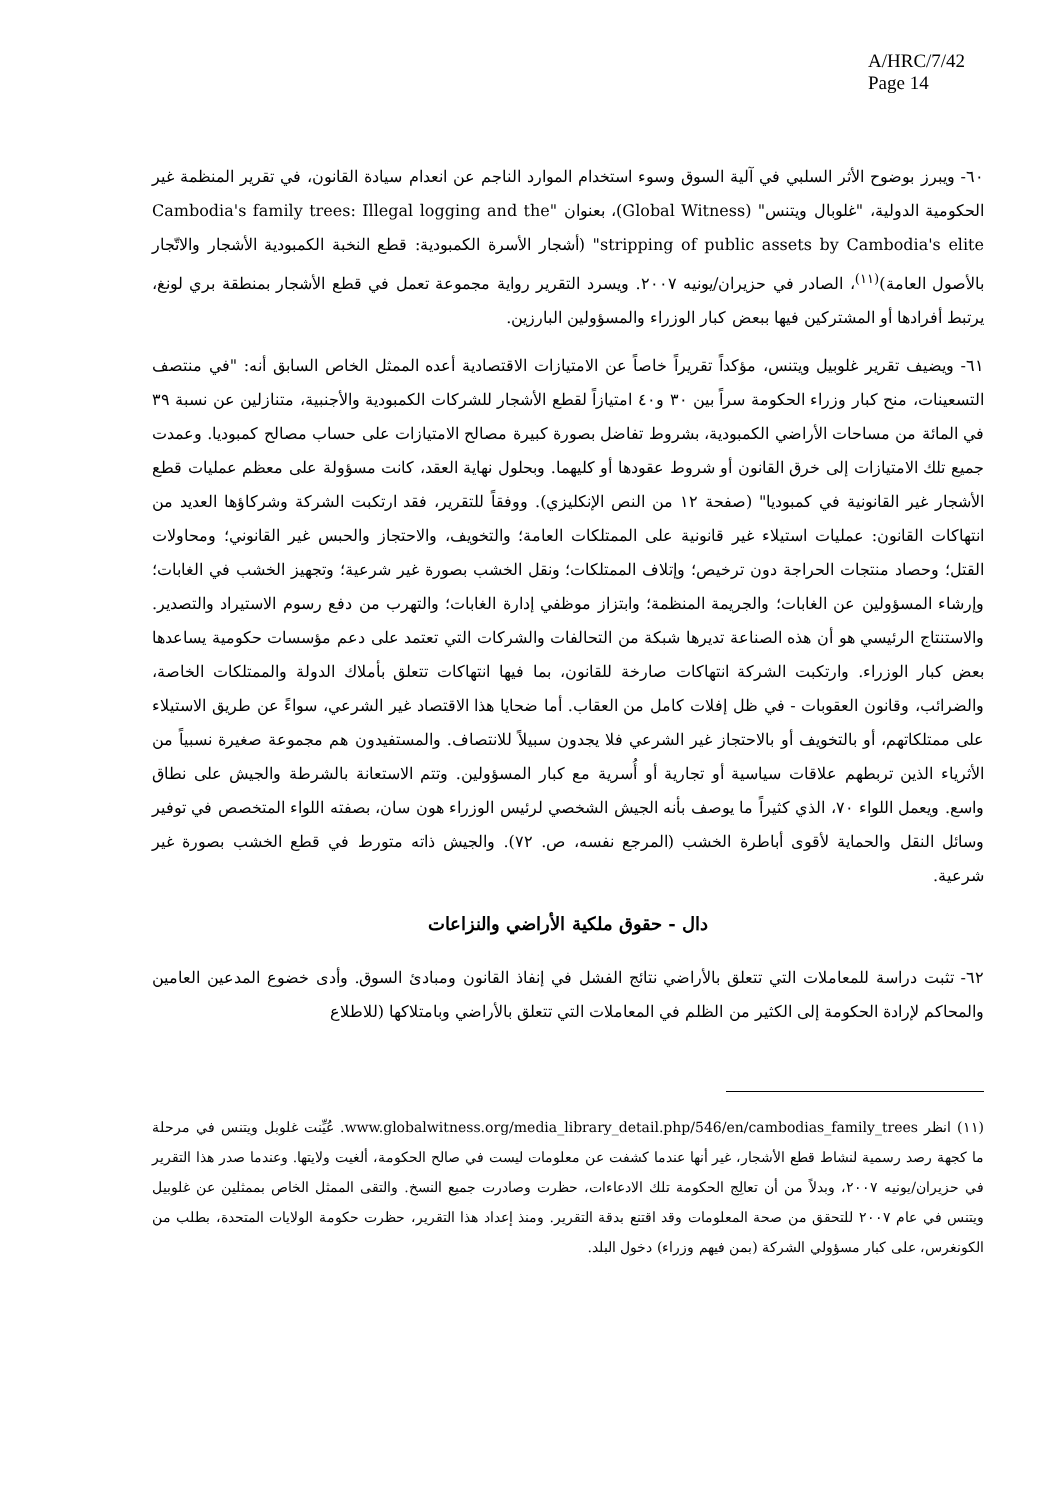A/HRC/7/42
Page 14
٦٠- ويبرز بوضوح الأثر السلبي في آلية السوق وسوء استخدام الموارد الناجم عن انعدام سيادة القانون، في تقرير المنظمة غير الحكومية الدولية، "غلوبال ويتنس" (Global Witness)، بعنوان "Cambodia's family trees: Illegal logging and the stripping of public assets by Cambodia's elite" (أشجار الأسرة الكمبودية: قطع النخبة الكمبودية الأشجار والاتّجار بالأصول العامة)<sup>(١١)</sup>، الصادر في حزيران/يونيه ٢٠٠٧. ويسرد التقرير رواية مجموعة تعمل في قطع الأشجار بمنطقة بري لونغ، يرتبط أفرادها أو المشتركين فيها ببعض كبار الوزراء والمسؤولين البارزين.
٦١- ويضيف تقرير غلوبيل ويتنس، مؤكداً تقريراً خاصاً عن الامتيازات الاقتصادية أعده الممثل الخاص السابق أنه: "في منتصف التسعينات، منح كبار وزراء الحكومة سراً بين ٣٠ و٤٠ امتيازاً لقطع الأشجار للشركات الكمبودية والأجنبية، متنازلين عن نسبة ٣٩ في المائة من مساحات الأراضي الكمبودية، بشروط تفاضل بصورة كبيرة مصالح الامتيازات على حساب مصالح كمبوديا. وعمدت جميع تلك الامتيازات إلى خرق القانون أو شروط عقودها أو كليهما. وبحلول نهاية العقد، كانت مسؤولة على معظم عمليات قطع الأشجار غير القانونية في كمبوديا" (صفحة ١٢ من النص الإنكليزي). ووفقاً للتقرير، فقد ارتكبت الشركة وشركاؤها العديد من انتهاكات القانون: عمليات استيلاء غير قانونية على الممتلكات العامة؛ والتخويف، والاحتجاز والحبس غير القانوني؛ ومحاولات القتل؛ وحصاد منتجات الحراجة دون ترخيص؛ وإتلاف الممتلكات؛ ونقل الخشب بصورة غير شرعية؛ وتجهيز الخشب في الغابات؛ وإرشاء المسؤولين عن الغابات؛ والجريمة المنظمة؛ وابتزاز موظفي إدارة الغابات؛ والتهرب من دفع رسوم الاستيراد والتصدير. والاستنتاج الرئيسي هو أن هذه الصناعة تديرها شبكة من التحالفات والشركات التي تعتمد على دعم مؤسسات حكومية يساعدها بعض كبار الوزراء. وارتكبت الشركة انتهاكات صارخة للقانون، بما فيها انتهاكات تتعلق بأملاك الدولة والممتلكات الخاصة، والضرائب، وقانون العقوبات - في ظل إفلات كامل من العقاب. أما ضحايا هذا الاقتصاد غير الشرعي، سواءً عن طريق الاستيلاء على ممتلكاتهم، أو بالتخويف أو بالاحتجاز غير الشرعي فلا يجدون سبيلاً للانتصاف. والمستفيدون هم مجموعة صغيرة نسبياً من الأثرياء الذين تربطهم علاقات سياسية أو تجارية أو أُسرية مع كبار المسؤولين. وتتم الاستعانة بالشرطة والجيش على نطاق واسع. ويعمل اللواء ٧٠، الذي كثيراً ما يوصف بأنه الجيش الشخصي لرئيس الوزراء هون سان، بصفته اللواء المتخصص في توفير وسائل النقل والحماية لأقوى أباطرة الخشب (المرجع نفسه، ص. ٧٢). والجيش ذاته متورط في قطع الخشب بصورة غير شرعية.
دال - حقوق ملكية الأراضي والنزاعات
٦٢- تثبت دراسة للمعاملات التي تتعلق بالأراضي نتائج الفشل في إنفاذ القانون ومبادئ السوق. وأدى خضوع المدعين العامين والمحاكم لإرادة الحكومة إلى الكثير من الظلم في المعاملات التي تتعلق بالأراضي وبامتلاكها (للاطلاع
(١١) انظر www.globalwitness.org/media_library_detail.php/546/en/cambodias_family_trees. عُيِّنت غلوبل ويتنس في مرحلة ما كجهة رصد رسمية لنشاط قطع الأشجار، غير أنها عندما كشفت عن معلومات ليست في صالح الحكومة، ألغيت ولايتها. وعندما صدر هذا التقرير في حزيران/يونيه ٢٠٠٧، وبدلاً من أن تعالِج الحكومة تلك الادعاءات، حظرت وصادرت جميع النسخ. والتقى الممثل الخاص بممثلين عن غلوبيل ويتنس في عام ٢٠٠٧ للتحقق من صحة المعلومات وقد اقتنع بدقة التقرير. ومنذ إعداد هذا التقرير، حظرت حكومة الولايات المتحدة، بطلب من الكونغرس، على كبار مسؤولي الشركة (بمن فيهم وزراء) دخول البلد.